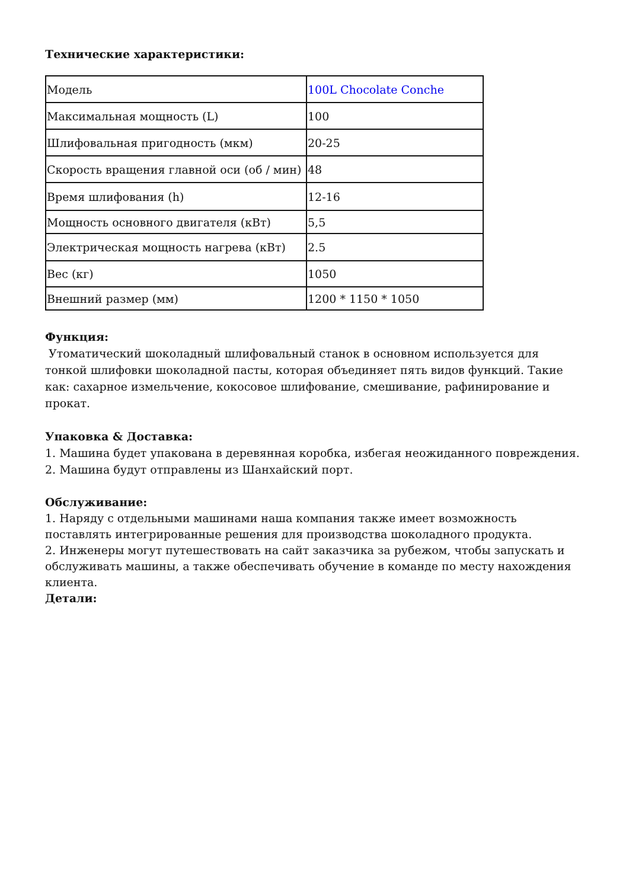Технические характеристики:
| Модель | 100L Chocolate Conche |
| Максимальная мощность (L) | 100 |
| Шлифовальная пригодность (мкм) | 20-25 |
| Скорость вращения главной оси (об / мин) | 48 |
| Время шлифования (h) | 12-16 |
| Мощность основного двигателя (кВт) | 5,5 |
| Электрическая мощность нагрева (кВт) | 2.5 |
| Вес (кг) | 1050 |
| Внешний размер (мм) | 1200 * 1150 * 1050 |
Функция:
Утоматический шоколадный шлифовальный станок в основном используется для тонкой шлифовки шоколадной пасты, которая объединяет пять видов функций. Такие как: сахарное измельчение, кокосовое шлифование, смешивание, рафинирование и прокат.
Упаковка & Доставка:
1. Машина будет упакована в деревянная коробка, избегая неожиданного повреждения.
2. Машина будут отправлены из Шанхайский порт.
Обслуживание:
1. Наряду с отдельными машинами наша компания также имеет возможность поставлять интегрированные решения для производства шоколадного продукта.
2. Инженеры могут путешествовать на сайт заказчика за рубежом, чтобы запускать и обслуживать машины, а также обеспечивать обучение в команде по месту нахождения клиента.
Детали: